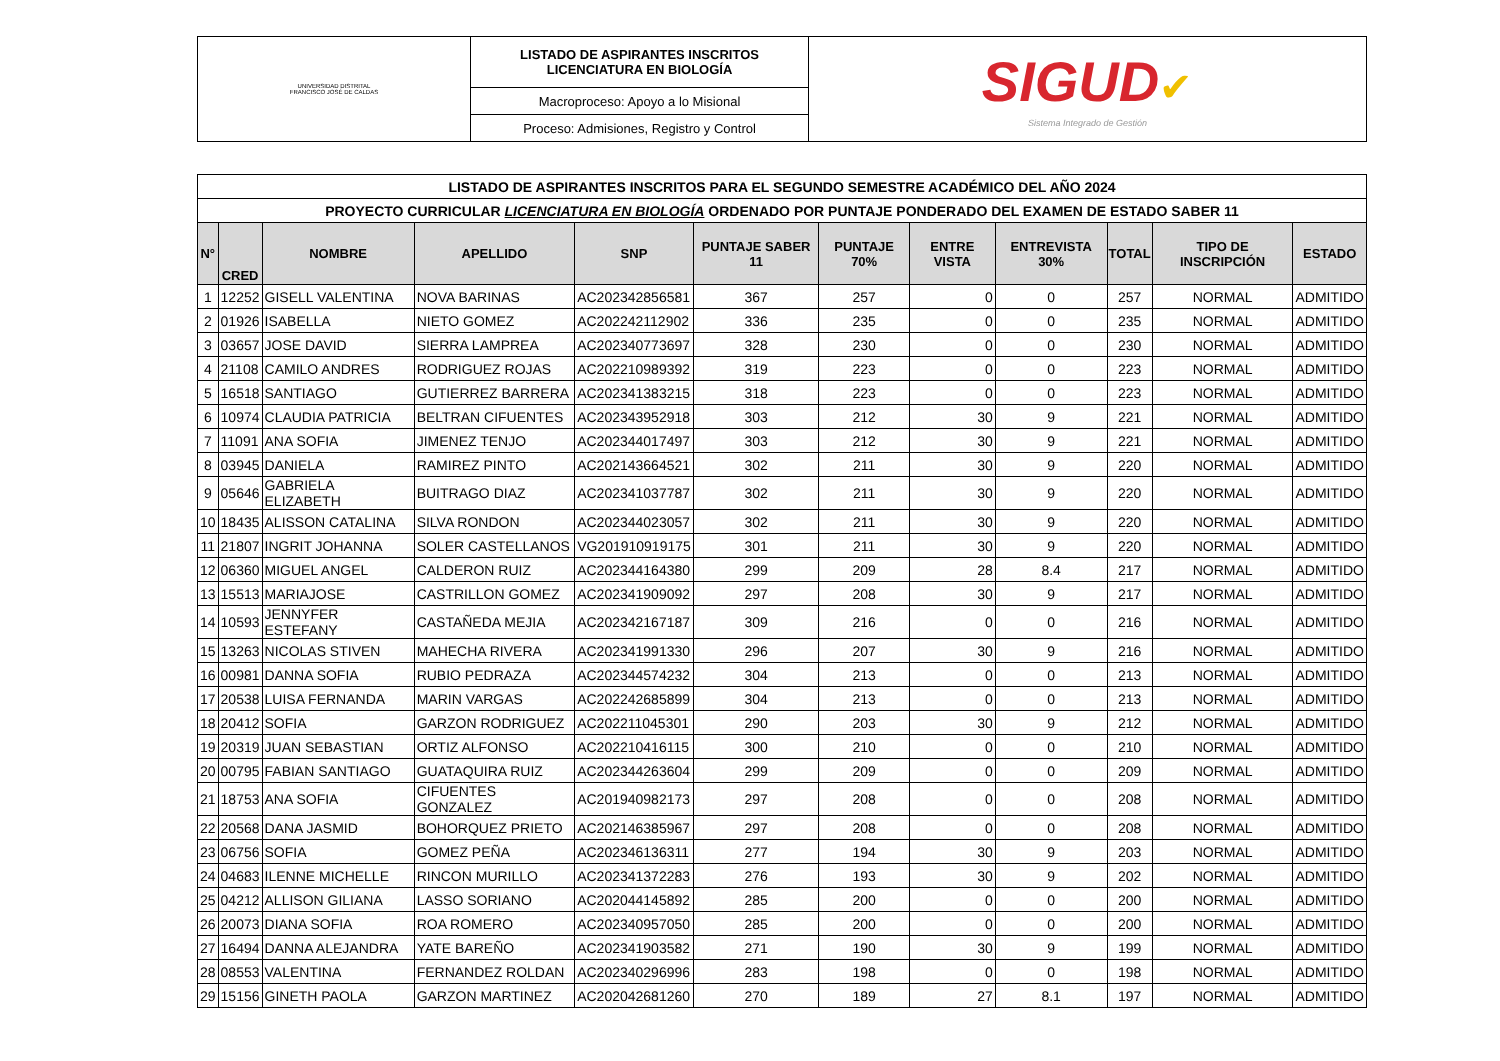| UNIVERSIDAD DISTRITAL FRANCISCO JOSÉ DE CALDAS | LISTADO DE ASPIRANTES INSCRITOS LICENCIATURA EN BIOLOGÍA | SIGUD ✔ Sistema Integrado de Gestión |
| | Macroproceso: Apoyo a lo Misional | |
| | Proceso: Admisiones, Registro y Control | |
| LISTADO DE ASPIRANTES INSCRITOS PARA EL SEGUNDO SEMESTRE ACADÉMICO DEL AÑO 2024 | | | | | | | | | | | |
| PROYECTO CURRICULAR LICENCIATURA EN BIOLOGÍA ORDENADO POR PUNTAJE PONDERADO DEL EXAMEN DE ESTADO SABER 11 | | | | | | | | | | | |
| N° | CRED | NOMBRE | APELLIDO | SNP | PUNTAJE SABER 11 | PUNTAJE 70% | ENTRE VISTA | ENTREVISTA 30% | TOTAL | TIPO DE INSCRIPCIÓN | ESTADO |
| 1 | 12252 | GISELL VALENTINA | NOVA BARINAS | AC202342856581 | 367 | 257 | 0 | 0 | 257 | NORMAL | ADMITIDO |
| 2 | 01926 | ISABELLA | NIETO GOMEZ | AC202242112902 | 336 | 235 | 0 | 0 | 235 | NORMAL | ADMITIDO |
| 3 | 03657 | JOSE DAVID | SIERRA LAMPREA | AC202340773697 | 328 | 230 | 0 | 0 | 230 | NORMAL | ADMITIDO |
| 4 | 21108 | CAMILO ANDRES | RODRIGUEZ ROJAS | AC202210989392 | 319 | 223 | 0 | 0 | 223 | NORMAL | ADMITIDO |
| 5 | 16518 | SANTIAGO | GUTIERREZ BARRERA | AC202341383215 | 318 | 223 | 0 | 0 | 223 | NORMAL | ADMITIDO |
| 6 | 10974 | CLAUDIA PATRICIA | BELTRAN CIFUENTES | AC202343952918 | 303 | 212 | 30 | 9 | 221 | NORMAL | ADMITIDO |
| 7 | 11091 | ANA SOFIA | JIMENEZ TENJO | AC202344017497 | 303 | 212 | 30 | 9 | 221 | NORMAL | ADMITIDO |
| 8 | 03945 | DANIELA | RAMIREZ PINTO | AC202143664521 | 302 | 211 | 30 | 9 | 220 | NORMAL | ADMITIDO |
| 9 | 05646 | GABRIELA ELIZABETH | BUITRAGO DIAZ | AC202341037787 | 302 | 211 | 30 | 9 | 220 | NORMAL | ADMITIDO |
| 10 | 18435 | ALISSON CATALINA | SILVA RONDON | AC202344023057 | 302 | 211 | 30 | 9 | 220 | NORMAL | ADMITIDO |
| 11 | 21807 | INGRIT JOHANNA | SOLER CASTELLANOS | VG201910919175 | 301 | 211 | 30 | 9 | 220 | NORMAL | ADMITIDO |
| 12 | 06360 | MIGUEL ANGEL | CALDERON RUIZ | AC202344164380 | 299 | 209 | 28 | 8.4 | 217 | NORMAL | ADMITIDO |
| 13 | 15513 | MARIAJOSE | CASTRILLON GOMEZ | AC202341909092 | 297 | 208 | 30 | 9 | 217 | NORMAL | ADMITIDO |
| 14 | 10593 | JENNYFER ESTEFANY | CASTAÑEDA MEJIA | AC202342167187 | 309 | 216 | 0 | 0 | 216 | NORMAL | ADMITIDO |
| 15 | 13263 | NICOLAS STIVEN | MAHECHA RIVERA | AC202341991330 | 296 | 207 | 30 | 9 | 216 | NORMAL | ADMITIDO |
| 16 | 00981 | DANNA SOFIA | RUBIO PEDRAZA | AC202344574232 | 304 | 213 | 0 | 0 | 213 | NORMAL | ADMITIDO |
| 17 | 20538 | LUISA FERNANDA | MARIN VARGAS | AC202242685899 | 304 | 213 | 0 | 0 | 213 | NORMAL | ADMITIDO |
| 18 | 20412 | SOFIA | GARZON RODRIGUEZ | AC202211045301 | 290 | 203 | 30 | 9 | 212 | NORMAL | ADMITIDO |
| 19 | 20319 | JUAN SEBASTIAN | ORTIZ ALFONSO | AC202210416115 | 300 | 210 | 0 | 0 | 210 | NORMAL | ADMITIDO |
| 20 | 00795 | FABIAN SANTIAGO | GUATAQUIRA RUIZ | AC202344263604 | 299 | 209 | 0 | 0 | 209 | NORMAL | ADMITIDO |
| 21 | 18753 | ANA SOFIA | CIFUENTES GONZALEZ | AC201940982173 | 297 | 208 | 0 | 0 | 208 | NORMAL | ADMITIDO |
| 22 | 20568 | DANA JASMID | BOHORQUEZ PRIETO | AC202146385967 | 297 | 208 | 0 | 0 | 208 | NORMAL | ADMITIDO |
| 23 | 06756 | SOFIA | GOMEZ PEÑA | AC202346136311 | 277 | 194 | 30 | 9 | 203 | NORMAL | ADMITIDO |
| 24 | 04683 | ILENNE MICHELLE | RINCON MURILLO | AC202341372283 | 276 | 193 | 30 | 9 | 202 | NORMAL | ADMITIDO |
| 25 | 04212 | ALLISON GILIANA | LASSO SORIANO | AC202044145892 | 285 | 200 | 0 | 0 | 200 | NORMAL | ADMITIDO |
| 26 | 20073 | DIANA SOFIA | ROA ROMERO | AC202340957050 | 285 | 200 | 0 | 0 | 200 | NORMAL | ADMITIDO |
| 27 | 16494 | DANNA ALEJANDRA | YATE BAREÑO | AC202341903582 | 271 | 190 | 30 | 9 | 199 | NORMAL | ADMITIDO |
| 28 | 08553 | VALENTINA | FERNANDEZ ROLDAN | AC202340296996 | 283 | 198 | 0 | 0 | 198 | NORMAL | ADMITIDO |
| 29 | 15156 | GINETH PAOLA | GARZON MARTINEZ | AC202042681260 | 270 | 189 | 27 | 8.1 | 197 | NORMAL | ADMITIDO |